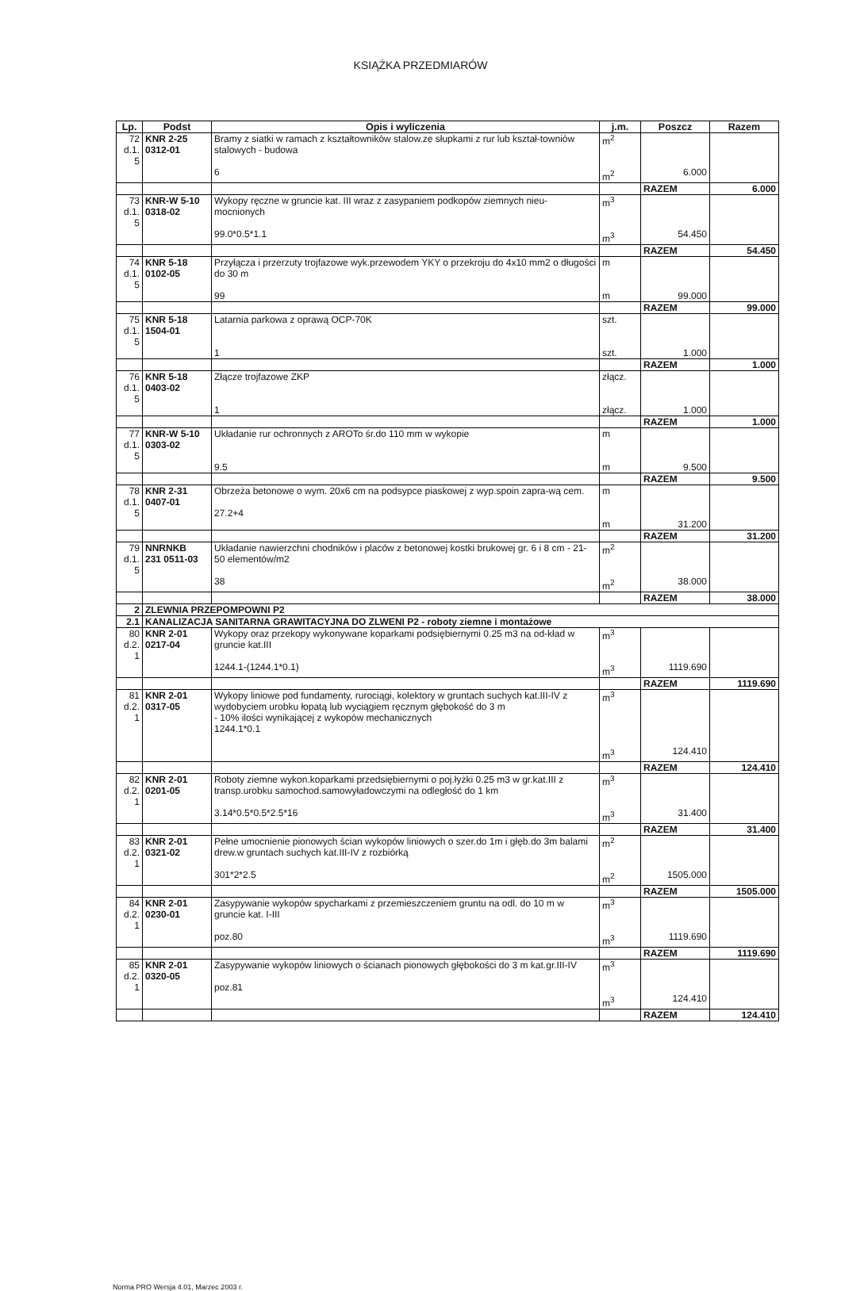KSIĄŻKA PRZEDMIARÓW
| Lp. | Podst | Opis i wyliczenia | j.m. | Poszcz | Razem |
| --- | --- | --- | --- | --- | --- |
| 72 d.1. 5 | KNR 2-25 0312-01 | Bramy z siatki w ramach z kształtowników stalow.ze słupkami z rur lub kształ-townіów stalowych - budowa 6 | m<sup>2</sup> m<sup>2</sup> | 6.000 | |
| | | | | RAZEM | 6.000 |
| 73 d.1. 5 | KNR-W 5-10 0318-02 | Wykopy ręczne w gruncie kat. III wraz z zasypaniem podkopów ziemnych nieu-mocnionych 99.0*0.5*1.1 | m<sup>3</sup> m<sup>3</sup> | 54.450 | |
| | | | | RAZEM | 54.450 |
| 74 d.1. 5 | KNR 5-18 0102-05 | Przyłącza i przerzuty trojfazowe wyk.przewodem YKY o przekroju do 4x10 mm2 o długości do 30 m 99 | m m | 99.000 | |
| | | | | RAZEM | 99.000 |
| 75 d.1. 5 | KNR 5-18 1504-01 | Latarnia parkowa z oprawą OCP-70K 1 | szt. szt. | 1.000 | |
| | | | | RAZEM | 1.000 |
| 76 d.1. 5 | KNR 5-18 0403-02 | Złącze trojfazowe ZKP 1 | złącz. złącz. | 1.000 | |
| | | | | RAZEM | 1.000 |
| 77 d.1. 5 | KNR-W 5-10 0303-02 | Układanie rur ochronnych z AROTo śr.do 110 mm w wykopie 9.5 | m m | 9.500 | |
| | | | | RAZEM | 9.500 |
| 78 d.1. 5 | KNR 2-31 0407-01 | Obrzeża betonowe o wym. 20x6 cm na podsypce piaskowej z wyp.spoin zapra-wą cem. 27.2+4 | m m | 31.200 | |
| | | | | RAZEM | 31.200 |
| 79 d.1. 5 | NNRNKB 231 0511-03 | Układanie nawierzchni chodników i placów z betonowej kostki brukowej gr. 6 i 8 cm - 21-50 elementów/m2 38 | m<sup>2</sup> m<sup>2</sup> | 38.000 | |
| | | | | RAZEM | 38.000 |
| 2 | ZLEWNIA PRZEPOMPOWNI P2 | | | | |
| 2.1 | KANALIZACJA SANITARNA GRAWITACYJNA DO ZLWENI P2 - roboty ziemne i montażowe | | | | |
| 80 d.2. 1 | KNR 2-01 0217-04 | Wykopy oraz przekopy wykonywane koparkami podsiębiernymi 0.25 m3 na od-kład w gruncie kat.III 1244.1-(1244.1*0.1) | m<sup>3</sup> m<sup>3</sup> | 1119.690 | |
| | | | | RAZEM | 1119.690 |
| 81 d.2. 1 | KNR 2-01 0317-05 | Wykopy liniowe pod fundamenty, rurociągi, kolektory w gruntach suchych kat.III-IV z wydobyciem urobku łopatą lub wyciągiem ręcznym głębokość do 3 m - 10% ilości wynikającej z wykopów mechanicznych 1244.1*0.1 | m<sup>3</sup> m<sup>3</sup> | 124.410 | |
| | | | | RAZEM | 124.410 |
| 82 d.2. 1 | KNR 2-01 0201-05 | Roboty ziemne wykon.koparkami przedsiębiernymi o poj.łyżki 0.25 m3 w gr.kat.III z transp.urobku samochod.samowyładowczymi na odległość do 1 km 3.14*0.5*0.5*2.5*16 | m<sup>3</sup> m<sup>3</sup> | 31.400 | |
| | | | | RAZEM | 31.400 |
| 83 d.2. 1 | KNR 2-01 0321-02 | Pełne umocnienie pionowych ścian wykopów liniowych o szer.do 1m i głęb.do 3m balami drew.w gruntach suchych kat.III-IV z rozbiórką 301*2*2.5 | m<sup>2</sup> m<sup>2</sup> | 1505.000 | |
| | | | | RAZEM | 1505.000 |
| 84 d.2. 1 | KNR 2-01 0230-01 | Zasypywanie wykopów spycharkami z przemieszczeniem gruntu na odl. do 10 m w gruncie kat. I-III poz.80 | m<sup>3</sup> m<sup>3</sup> | 1119.690 | |
| | | | | RAZEM | 1119.690 |
| 85 d.2. 1 | KNR 2-01 0320-05 | Zasypywanie wykopów liniowych o ścianach pionowych głębokości do 3 m kat.gr.III-IV poz.81 | m<sup>3</sup> m<sup>3</sup> | 124.410 | |
| | | | | RAZEM | 124.410 |
Norma PRO Wersja 4.01, Marzec 2003 r.